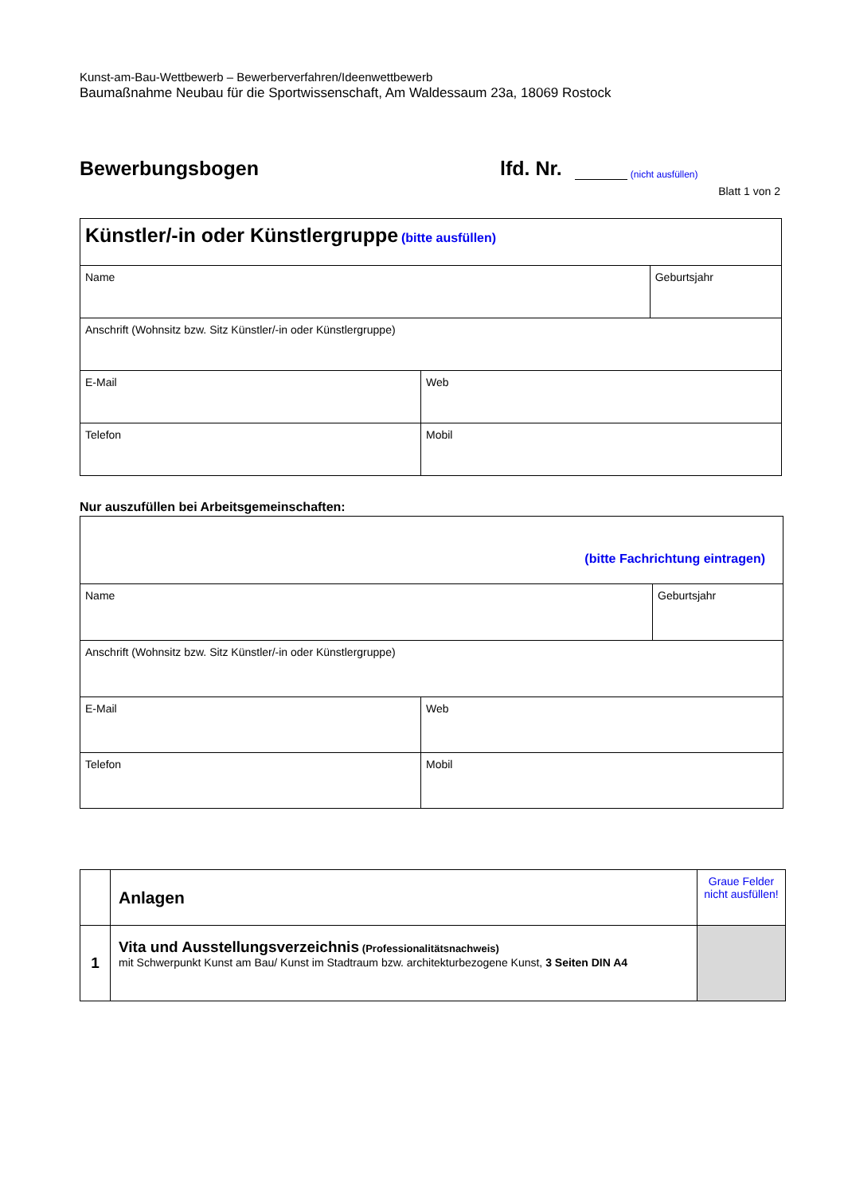Kunst-am-Bau-Wettbewerb – Bewerberverfahren/Ideenwettbewerb
Baumaßnahme Neubau für die Sportwissenschaft, Am Waldessaum 23a, 18069 Rostock
Bewerbungsbogen
lfd. Nr.
(nicht ausfüllen)
Blatt 1 von 2
| Künstler/-in oder Künstlergruppe (bitte ausfüllen) | | |
| Name | | Geburtsjahr |
| Anschrift (Wohnsitz bzw. Sitz Künstler/-in oder Künstlergruppe) | | |
| E-Mail | Web | |
| Telefon | Mobil | |
Nur auszufüllen bei Arbeitsgemeinschaften:
| (bitte Fachrichtung eintragen) | | |
| Name | | Geburtsjahr |
| Anschrift (Wohnsitz bzw. Sitz Künstler/-in oder Künstlergruppe) | | |
| E-Mail | Web | |
| Telefon | Mobil | |
| | Anlagen | Graue Felder nicht ausfüllen! |
| 1 | Vita und Ausstellungsverzeichnis (Professionalitätsnachweis) mit Schwerpunkt Kunst am Bau/ Kunst im Stadtraum bzw. architekturbezogene Kunst, 3 Seiten DIN A4 | |